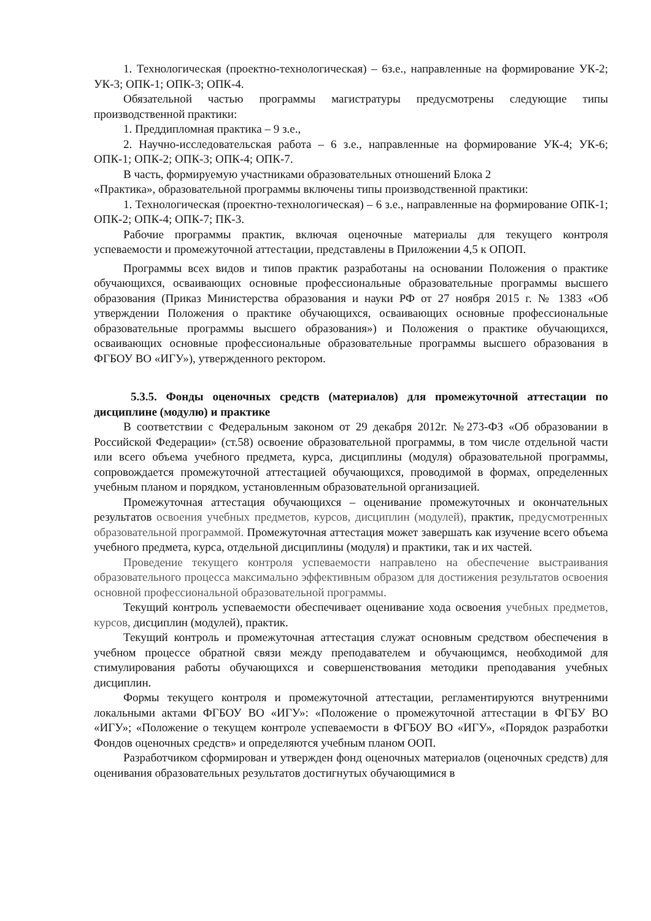1. Технологическая (проектно-технологическая) – 6з.е., направленные на формирование УК-2; УК-3; ОПК-1; ОПК-3; ОПК-4.
Обязательной частью программы магистратуры предусмотрены следующие типы производственной практики:
1. Преддипломная практика – 9 з.е.,
2. Научно-исследовательская работа – 6 з.е., направленные на формирование УК-4; УК-6; ОПК-1; ОПК-2; ОПК-3; ОПК-4; ОПК-7.
В часть, формируемую участниками образовательных отношений Блока 2
«Практика», образовательной программы включены типы производственной практики:
1. Технологическая (проектно-технологическая) – 6 з.е., направленные на формирование ОПК-1; ОПК-2; ОПК-4; ОПК-7; ПК-3.
Рабочие программы практик, включая оценочные материалы для текущего контроля успеваемости и промежуточной аттестации, представлены в Приложении 4,5 к ОПОП.
Программы всех видов и типов практик разработаны на основании Положения о практике обучающихся, осваивающих основные профессиональные образовательные программы высшего образования (Приказ Министерства образования и науки РФ от 27 ноября 2015 г. № 1383 «Об утверждении Положения о практике обучающихся, осваивающих основные профессиональные образовательные программы высшего образования») и Положения о практике обучающихся, осваивающих основные профессиональные образовательные программы высшего образования в ФГБОУ ВО «ИГУ»), утвержденного ректором.
5.3.5. Фонды оценочных средств (материалов) для промежуточной аттестации по дисциплине (модулю) и практике
В соответствии с Федеральным законом от 29 декабря 2012г. №273-ФЗ «Об образовании в Российской Федерации» (ст.58) освоение образовательной программы, в том числе отдельной части или всего объема учебного предмета, курса, дисциплины (модуля) образовательной программы, сопровождается промежуточной аттестацией обучающихся, проводимой в формах, определенных учебным планом и порядком, установленным образовательной организацией.
Промежуточная аттестация обучающихся – оценивание промежуточных и окончательных результатов освоения учебных предметов, курсов, дисциплин (модулей), практик, предусмотренных образовательной программой. Промежуточная аттестация может завершать как изучение всего объема учебного предмета, курса, отдельной дисциплины (модуля) и практики, так и их частей.
Проведение текущего контроля успеваемости направлено на обеспечение выстраивания образовательного процесса максимально эффективным образом для достижения результатов освоения основной профессиональной образовательной программы.
Текущий контроль успеваемости обеспечивает оценивание хода освоения учебных предметов, курсов, дисциплин (модулей), практик.
Текущий контроль и промежуточная аттестация служат основным средством обеспечения в учебном процессе обратной связи между преподавателем и обучающимся, необходимой для стимулирования работы обучающихся и совершенствования методики преподавания учебных дисциплин.
Формы текущего контроля и промежуточной аттестации, регламентируются внутренними локальными актами ФГБОУ ВО «ИГУ»: «Положение о промежуточной аттестации в ФГБУ ВО «ИГУ»; «Положение о текущем контроле успеваемости в ФГБОУ ВО «ИГУ», «Порядок разработки Фондов оценочных средств» и определяются учебным планом ООП.
Разработчиком сформирован и утвержден фонд оценочных материалов (оценочных средств) для оценивания образовательных результатов достигнутых обучающимися в